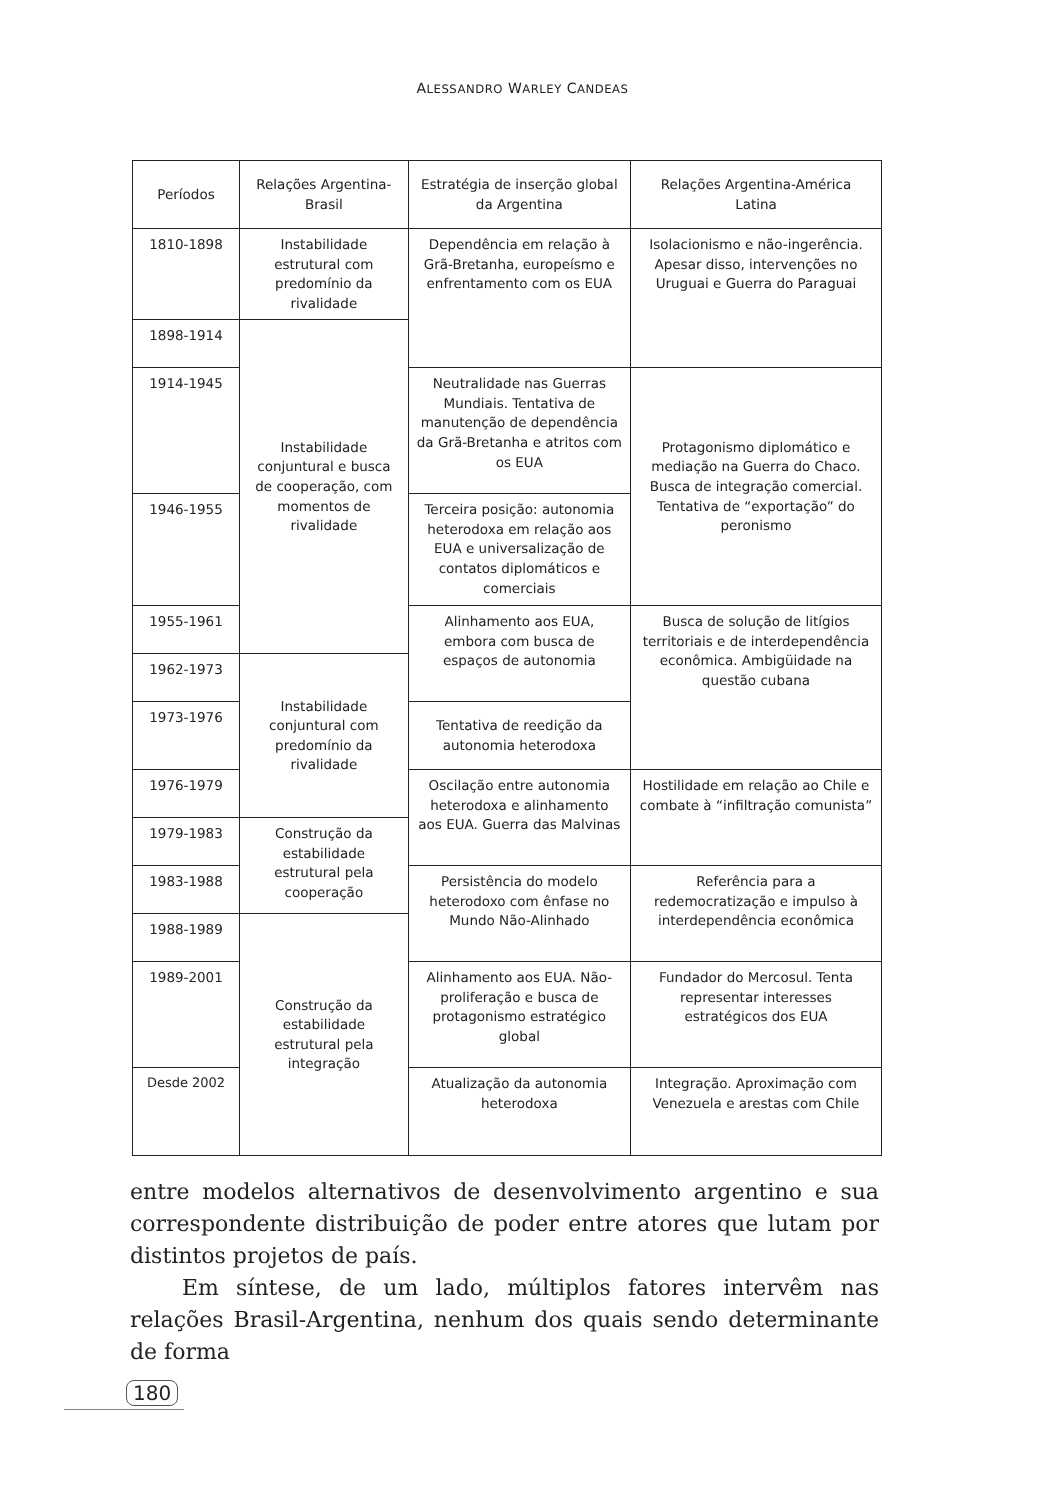ALESSANDRO WARLEY CANDEAS
| Períodos | Relações Argentina-Brasil | Estratégia de inserção global da Argentina | Relações Argentina-América Latina |
| --- | --- | --- | --- |
| 1810-1898 | Instabilidade estrutural com predomínio da rivalidade | Dependência em relação à Grã-Bretanha, europeísmo e enfrentamento com os EUA | Isolacionismo e não-ingerência. Apesar disso, intervenções no Uruguai e Guerra do Paraguai |
| 1898-1914 | Instabilidade conjuntural e busca de cooperação, com momentos de rivalidade | | |
| 1914-1945 | | Neutralidade nas Guerras Mundiais. Tentativa de manutenção de dependência da Grã-Bretanha e atritos com os EUA | Protagonismo diplomático e mediação na Guerra do Chaco. Busca de integração comercial. Tentativa de “exportação” do peronismo |
| 1946-1955 | | Terceira posição: autonomia heterodoxa em relação aos EUA e universalização de contatos diplomáticos e comerciais | |
| 1955-1961 | | Alinhamento aos EUA, embora com busca de espaços de autonomia | Busca de solução de litígios territoriais e de interdependência econômica. Ambigüidade na questão cubana |
| 1962-1973 | Instabilidade conjuntural com predomínio da rivalidade | | |
| 1973-1976 | | Tentativa de reedição da autonomia heterodoxa | |
| 1976-1979 | | Oscilação entre autonomia heterodoxa e alinhamento aos EUA. Guerra das Malvinas | Hostilidade em relação ao Chile e combate à “infiltração comunista” |
| 1979-1983 | Construção da estabilidade estrutural pela cooperação | | |
| 1983-1988 | | Persistência do modelo heterodoxo com ênfase no Mundo Não-Alinhado | Referência para a redemocratização e impulso à interdependência econômica |
| 1988-1989 | Construção da estabilidade estrutural pela integração | | |
| 1989-2001 | | Alinhamento aos EUA. Não-proliferação e busca de protagonismo estratégico global | Fundador do Mercosul. Tenta representar interesses estratégicos dos EUA |
| Desde 2002 | | Atualização da autonomia heterodoxa | Integração. Aproximação com Venezuela e arestas com Chile |
entre modelos alternativos de desenvolvimento argentino e sua correspondente distribuição de poder entre atores que lutam por distintos projetos de país.
Em síntese, de um lado, múltiplos fatores intervêm nas relações Brasil-Argentina, nenhum dos quais sendo determinante de forma
180